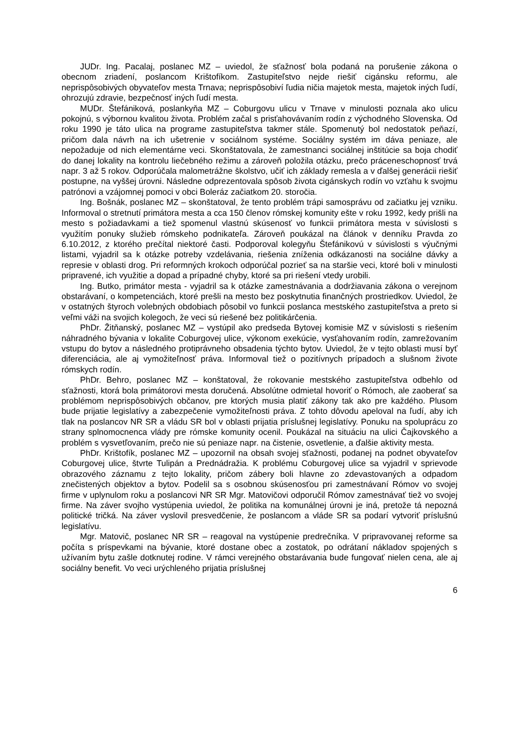JUDr. Ing. Pacalaj, poslanec MZ – uviedol, že sťažnosť bola podaná na porušenie zákona o obecnom zriadení, poslancom Krištofíkom. Zastupiteľstvo nejde riešiť cigánsku reformu, ale neprispôsobivých obyvateľov mesta Trnava; neprispôsobiví ľudia ničia majetok mesta, majetok iných ľudí, ohrozujú zdravie, bezpečnosť iných ľudí mesta.
MUDr. Štefániková, poslankyňa MZ – Coburgovu ulicu v Trnave v minulosti poznala ako ulicu pokojnú, s výbornou kvalitou života. Problém začal s prisťahovávaním rodín z východného Slovenska. Od roku 1990 je táto ulica na programe zastupiteľstva takmer stále. Spomenutý bol nedostatok peňazí, pričom dala návrh na ich ušetrenie v sociálnom systéme. Sociálny systém im dáva peniaze, ale nepožaduje od nich elementárne veci. Skonštatovala, že zamestnanci sociálnej inštitúcie sa boja chodiť do danej lokality na kontrolu liečebného režimu a zároveň položila otázku, prečo práceneschopnosť trvá napr. 3 až 5 rokov. Odporúčala malometrážne školstvo, učiť ich základy remesla a v ďalšej generácii riešiť postupne, na vyššej úrovni. Následne odprezentovala spôsob života cigánskych rodín vo vzťahu k svojmu patrónovi a vzájomnej pomoci v obci Boleráz začiatkom 20. storočia.
Ing. Bošnák, poslanec MZ – skonštatoval, že tento problém trápi samosprávu od začiatku jej vzniku. Informoval o stretnutí primátora mesta a cca 150 členov rómskej komunity ešte v roku 1992, kedy prišli na mesto s požiadavkami a tiež spomenul vlastnú skúsenosť vo funkcii primátora mesta v súvislosti s využitím ponuky služieb rómskeho podnikateľa. Zároveň poukázal na článok v denníku Pravda zo 6.10.2012, z ktorého prečítal niektoré časti. Podporoval kolegyňu Štefánikovú v súvislosti s výučnými listami, vyjadril sa k otázke potreby vzdelávania, riešenia zníženia odkázanosti na sociálne dávky a represie v oblasti drog. Pri reformných krokoch odporúčal pozrieť sa na staršie veci, ktoré boli v minulosti pripravené, ich využitie a dopad a prípadné chyby, ktoré sa pri riešení vtedy urobili.
Ing. Butko, primátor mesta - vyjadril sa k otázke zamestnávania a dodržiavania zákona o verejnom obstarávaní, o kompetenciách, ktoré prešli na mesto bez poskytnutia finančných prostriedkov. Uviedol, že v ostatných štyroch volebných obdobiach pôsobil vo funkcii poslanca mestského zastupiteľstva a preto si veľmi váži na svojich kolegoch, že veci sú riešené bez politikárčenia.
PhDr. Žitňanský, poslanec MZ – vystúpil ako predseda Bytovej komisie MZ v súvislosti s riešením náhradného bývania v lokalite Coburgovej ulice, výkonom exekúcie, vysťahovaním rodín, zamrežovaním vstupu do bytov a následného protiprávneho obsadenia týchto bytov. Uviedol, že v tejto oblasti musí byť diferenciácia, ale aj vymožiteľnosť práva. Informoval tiež o pozitívnych prípadoch a slušnom živote rómskych rodín.
PhDr. Behro, poslanec MZ – konštatoval, že rokovanie mestského zastupiteľstva odbehlo od sťažnosti, ktorá bola primátorovi mesta doručená. Absolútne odmietal hovoriť o Rómoch, ale zaoberať sa problémom neprispôsobivých občanov, pre ktorých musia platiť zákony tak ako pre každého. Plusom bude prijatie legislatívy a zabezpečenie vymožiteľnosti práva. Z tohto dôvodu apeloval na ľudí, aby ich tlak na poslancov NR SR a vládu SR bol v oblasti prijatia príslušnej legislatívy. Ponuku na spoluprácu zo strany splnomocnenca vlády pre rómske komunity ocenil. Poukázal na situáciu na ulici Čajkovského a problém s vysvetľovaním, prečo nie sú peniaze napr. na čistenie, osvetlenie, a ďalšie aktivity mesta.
PhDr. Krištofík, poslanec MZ – upozornil na obsah svojej sťažnosti, podanej na podnet obyvateľov Coburgovej ulice, štvrte Tulipán a Prednádražia. K problému Coburgovej ulice sa vyjadril v sprievode obrazového záznamu z tejto lokality, pričom zábery boli hlavne zo zdevastovaných a odpadom znečistených objektov a bytov. Podelil sa s osobnou skúsenosťou pri zamestnávaní Rómov vo svojej firme v uplynulom roku a poslancovi NR SR Mgr. Matovičovi odporučil Rómov zamestnávať tiež vo svojej firme. Na záver svojho vystúpenia uviedol, že politika na komunálnej úrovni je iná, pretože tá nepozná politické tričká. Na záver vyslovil presvedčenie, že poslancom a vláde SR sa podarí vytvoriť príslušnú legislatívu.
Mgr. Matovič, poslanec NR SR – reagoval na vystúpenie predrečníka. V pripravovanej reforme sa počíta s príspevkami na bývanie, ktoré dostane obec a zostatok, po odrátaní nákladov spojených s užívaním bytu zašle dotknutej rodine. V rámci verejného obstarávania bude fungovať nielen cena, ale aj sociálny benefit. Vo veci urýchleného prijatia príslušnej
6